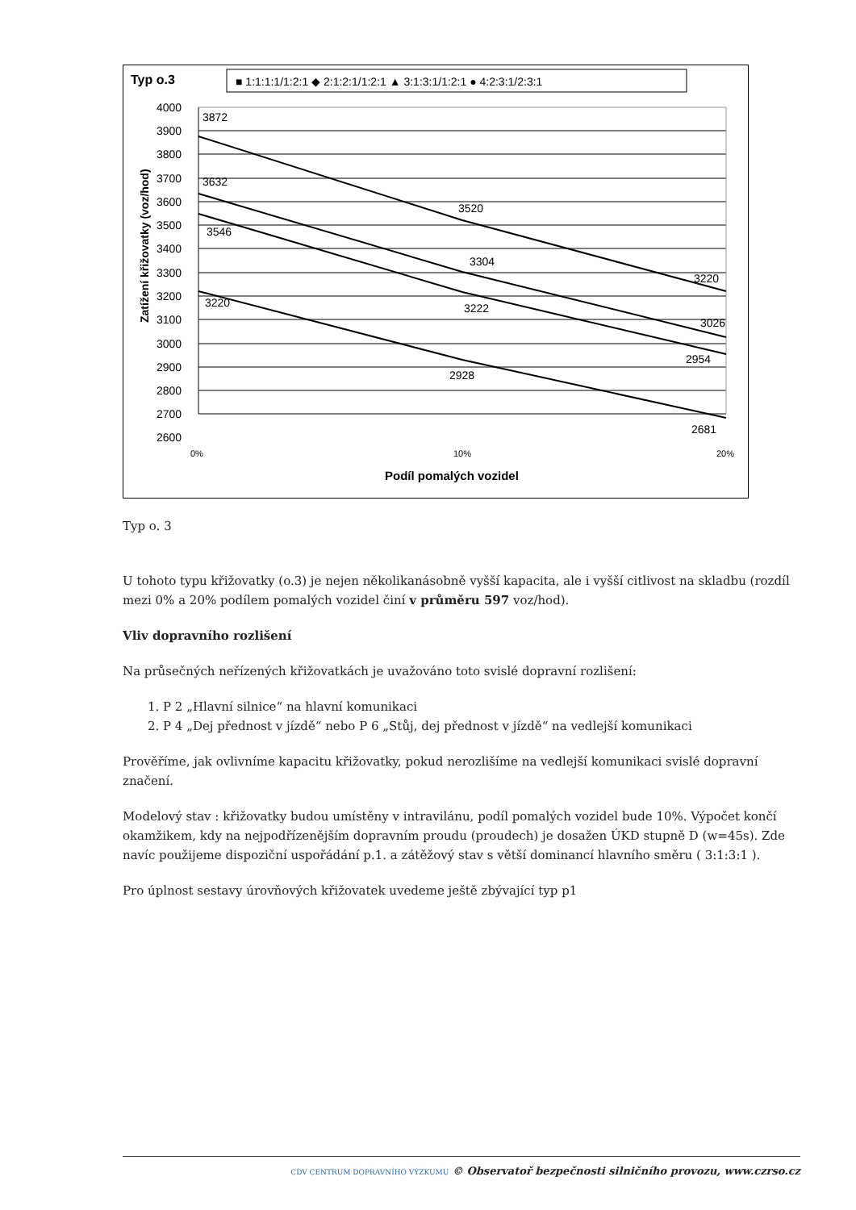Typ o.3
■ 1:1:1:1/1:2:1 ◆ 2:1:2:1/1:2:1 ▲ 3:1:3:1/1:2:1 ● 4:2:3:1/2:3:1
4000
3900
3800
3700
3600
3500
3400
3300
3200
3100
3000
2900
2800
2700
2600
3872
3632
3546
3220
3520
3304
3222
2928
3220
3026
2954
2681
0%
10%
20%
Podíl pomalých vozidel
Zatížení křižovatky (voz/hod)
Typ o. 3
U tohoto typu křižovatky (o.3) je nejen několikanásobně vyšší kapacita, ale i vyšší citlivost na skladbu (rozdíl mezi 0% a 20% podílem pomalých vozidel činí v průměru 597 voz/hod).
Vliv dopravního rozlišení
Na průsečných neřízených křižovatkách je uvažováno toto svislé dopravní rozlišení:
1. P 2 „Hlavní silnice“ na hlavní komunikaci
2. P 4 „Dej přednost v jízdě“ nebo P 6 „Stůj, dej přednost v jízdě“ na vedlejší komunikaci
Prověříme, jak ovlivníme kapacitu křižovatky, pokud nerozlišíme na vedlejší komunikaci svislé dopravní značení.
Modelový stav : křižovatky budou umístěny v intravilánu, podíl pomalých vozidel bude 10%. Výpočet končí okamžikem, kdy na nejpodřízenějším dopravním proudu (proudech) je dosažen ÚKD stupně D (w=45s). Zde navíc použijeme dispoziční uspořádání p.1. a zátěžový stav s větší dominancí hlavního směru ( 3:1:3:1 ).
Pro úplnost sestavy úrovňových křižovatek uvedeme ještě zbývající typ p1
CDV CENTRUM DOPRAVNÍHO VÝZKUMU © Observatoř bezpečnosti silničního provozu, www.czrso.cz